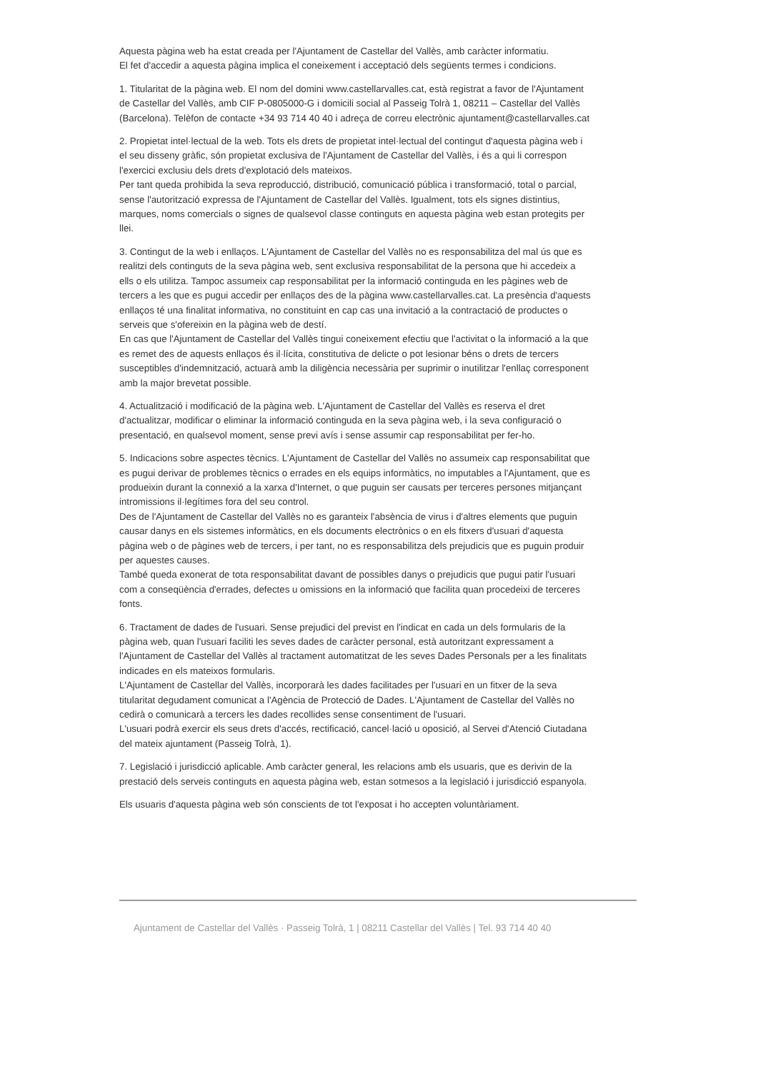Aquesta pàgina web ha estat creada per l'Ajuntament de Castellar del Vallès, amb caràcter informatiu.
El fet d'accedir a aquesta pàgina implica el coneixement i acceptació dels següents termes i condicions.
1. Titularitat de la pàgina web. El nom del domini www.castellarvalles.cat, està registrat a favor de l'Ajuntament de Castellar del Vallès, amb CIF P-0805000-G i domicili social al Passeig Tolrà 1, 08211 – Castellar del Vallès (Barcelona). Telèfon de contacte +34 93 714 40 40 i adreça de correu electrònic ajuntament@castellarvalles.cat
2. Propietat intel·lectual de la web. Tots els drets de propietat intel·lectual del contingut d'aquesta pàgina web i el seu disseny gràfic, són propietat exclusiva de l'Ajuntament de Castellar del Vallès, i és a qui li correspon l'exercici exclusiu dels drets d'explotació dels mateixos.
Per tant queda prohibida la seva reproducció, distribució, comunicació pública i transformació, total o parcial, sense l'autorització expressa de l'Ajuntament de Castellar del Vallès. Igualment, tots els signes distintius, marques, noms comercials o signes de qualsevol classe continguts en aquesta pàgina web estan protegits per llei.
3. Contingut de la web i enllaços. L'Ajuntament de Castellar del Vallès no es responsabilitza del mal ús que es realitzi dels continguts de la seva pàgina web, sent exclusiva responsabilitat de la persona que hi accedeix a ells o els utilitza. Tampoc assumeix cap responsabilitat per la informació continguda en les pàgines web de tercers a les que es pugui accedir per enllaços des de la pàgina www.castellarvalles.cat. La presència d'aquests enllaços té una finalitat informativa, no constituint en cap cas una invitació a la contractació de productes o serveis que s'ofereixin en la pàgina web de destí.
En cas que l'Ajuntament de Castellar del Vallès tingui coneixement efectiu que l'activitat o la informació a la que es remet des de aquests enllaços és il·lícita, constitutiva de delicte o pot lesionar béns o drets de tercers susceptibles d'indemnització, actuarà amb la diligència necessària per suprimir o inutilitzar l'enllaç corresponent amb la major brevetat possible.
4. Actualització i modificació de la pàgina web. L'Ajuntament de Castellar del Vallès es reserva el dret d'actualitzar, modificar o eliminar la informació continguda en la seva pàgina web, i la seva configuració o presentació, en qualsevol moment, sense previ avís i sense assumir cap responsabilitat per fer-ho.
5. Indicacions sobre aspectes tècnics. L'Ajuntament de Castellar del Vallès no assumeix cap responsabilitat que es pugui derivar de problemes tècnics o errades en els equips informàtics, no imputables a l'Ajuntament, que es produeixin durant la connexió a la xarxa d'Internet, o que puguin ser causats per terceres persones mitjançant intromissions il·legítimes fora del seu control.
Des de l'Ajuntament de Castellar del Vallès no es garanteix l'absència de virus i d'altres elements que puguin causar danys en els sistemes informàtics, en els documents electrònics o en els fitxers d'usuari d'aquesta pàgina web o de pàgines web de tercers, i per tant, no es responsabilitza dels prejudicis que es puguin produir per aquestes causes.
També queda exonerat de tota responsabilitat davant de possibles danys o prejudicis que pugui patir l'usuari com a conseqüència d'errades, defectes u omissions en la informació que facilita quan procedeixi de terceres fonts.
6. Tractament de dades de l'usuari. Sense prejudici del previst en l'indicat en cada un dels formularis de la pàgina web, quan l'usuari faciliti les seves dades de caràcter personal, està autoritzant expressament a l'Ajuntament de Castellar del Vallès al tractament automatitzat de les seves Dades Personals per a les finalitats indicades en els mateixos formularis.
L'Ajuntament de Castellar del Vallès, incorporarà les dades facilitades per l'usuari en un fitxer de la seva titularitat degudament comunicat a l'Agència de Protecció de Dades. L'Ajuntament de Castellar del Vallès no cedirà o comunicarà a tercers les dades recollides sense consentiment de l'usuari.
L'usuari podrà exercir els seus drets d'accés, rectificació, cancel·lació u oposició, al Servei d'Atenció Ciutadana del mateix ajuntament (Passeig Tolrà, 1).
7. Legislació i jurisdicció aplicable. Amb caràcter general, les relacions amb els usuaris, que es derivin de la prestació dels serveis continguts en aquesta pàgina web, estan sotmesos a la legislació i jurisdicció espanyola.
Els usuaris d'aquesta pàgina web són conscients de tot l'exposat i ho accepten voluntàriament.
Ajuntament de Castellar del Vallès · Passeig Tolrà, 1 | 08211 Castellar del Vallès | Tel. 93 714 40 40